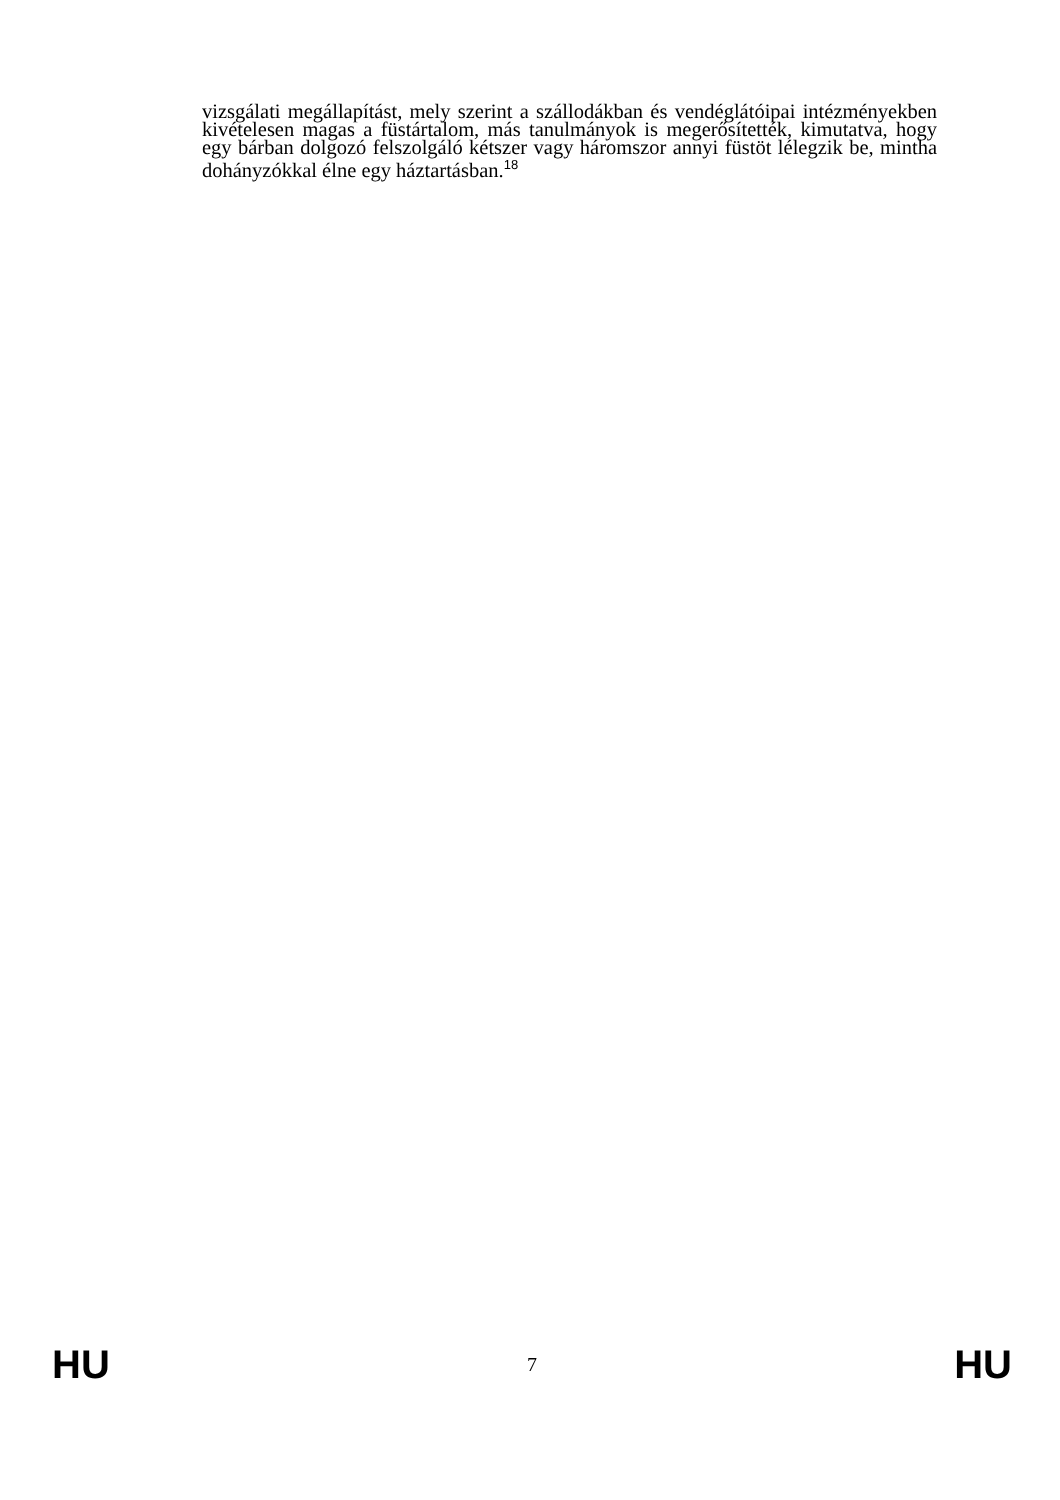vizsgálati megállapítást, mely szerint a szállodákban és vendéglátóipai intézményekben kivételesen magas a füstártalom, más tanulmányok is megerősítették, kimutatva, hogy egy bárban dolgozó felszolgáló kétszer vagy háromszor annyi füstöt lélegzik be, mintha dohányzókkal élne egy háztartásban.<sup>18</sup>
HU 7 HU